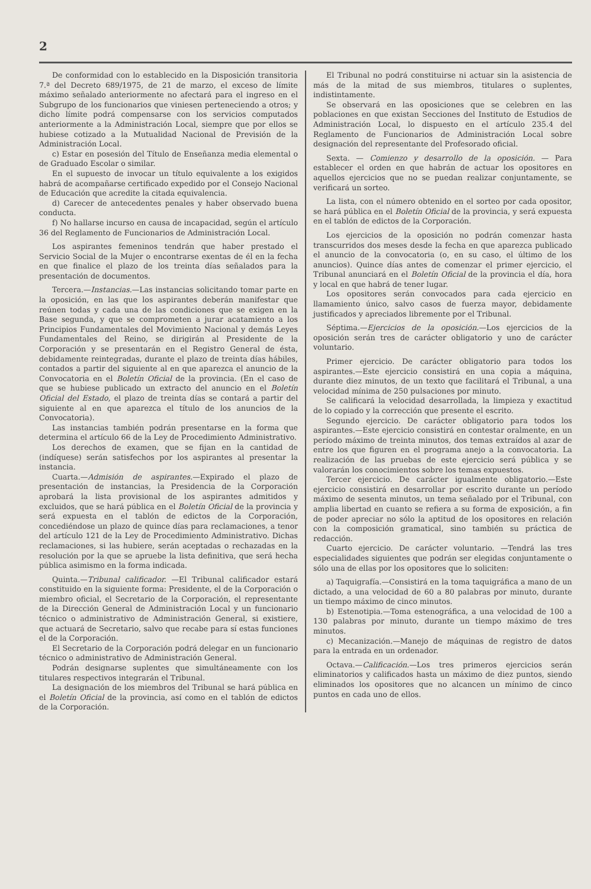2
De conformidad con lo establecido en la Disposición transitoria 7.ª del Decreto 689/1975, de 21 de marzo, el exceso de límite máximo señalado anteriormente no afectará para el ingreso en el Subgrupo de los funcionarios que viniesen perteneciendo a otros; y dicho límite podrá compensarse con los servicios computados anteriormente a la Administración Local, siempre que por ellos se hubiese cotizado a la Mutualidad Nacional de Previsión de la Administración Local.
c) Estar en posesión del Título de Enseñanza media elemental o de Graduado Escolar o similar.
En el supuesto de invocar un título equivalente a los exigidos habrá de acompañarse certificado expedido por el Consejo Nacional de Educación que acredite la citada equivalencia.
d) Carecer de antecedentes penales y haber observado buena conducta.
f) No hallarse incurso en causa de incapacidad, según el artículo 36 del Reglamento de Funcionarios de Administración Local.
Los aspirantes femeninos tendrán que haber prestado el Servicio Social de la Mujer o encontrarse exentas de él en la fecha en que finalice el plazo de los treinta días señalados para la presentación de documentos.
Tercera.—Instancias.—Las instancias solicitando tomar parte en la oposición, en las que los aspirantes deberán manifestar que reúnen todas y cada una de las condiciones que se exigen en la Base segunda, y que se comprometen a jurar acatamiento a los Principios Fundamentales del Movimiento Nacional y demás Leyes Fundamentales del Reino, se dirigirán al Presidente de la Corporación y se presentarán en el Registro General de ésta, debidamente reintegradas, durante el plazo de treinta días hábiles, contados a partir del siguiente al en que aparezca el anuncio de la Convocatoria en el Boletín Oficial de la provincia. (En el caso de que se hubiese publicado un extracto del anuncio en el Boletín Oficial del Estado, el plazo de treinta días se contará a partir del siguiente al en que aparezca el título de los anuncios de la Convocatoria).
Las instancias también podrán presentarse en la forma que determina el artículo 66 de la Ley de Procedimiento Administrativo.
Los derechos de examen, que se fijan en la cantidad de (indíquese) serán satisfechos por los aspirantes al presentar la instancia.
Cuarta.—Admisión de aspirantes.—Expirado el plazo de presentación de instancias, la Presidencia de la Corporación aprobará la lista provisional de los aspirantes admitidos y excluidos, que se hará pública en el Boletín Oficial de la provincia y será expuesta en el tablón de edictos de la Corporación, concediéndose un plazo de quince días para reclamaciones, a tenor del artículo 121 de la Ley de Procedimiento Administrativo. Dichas reclamaciones, si las hubiere, serán aceptadas o rechazadas en la resolución por la que se apruebe la lista definitiva, que será hecha pública asimismo en la forma indicada.
Quinta.—Tribunal calificador. —El Tribunal calificador estará constituido en la siguiente forma: Presidente, el de la Corporación o miembro oficial, el Secretario de la Corporación, el representante de la Dirección General de Administración Local y un funcionario técnico o administrativo de Administración General, si existiere, que actuará de Secretario, salvo que recabe para sí estas funciones el de la Corporación.
El Secretario de la Corporación podrá delegar en un funcionario técnico o administrativo de Administración General.
Podrán designarse suplentes que simultáneamente con los titulares respectivos integrarán el Tribunal.
La designación de los miembros del Tribunal se hará pública en el Boletín Oficial de la provincia, así como en el tablón de edictos de la Corporación.
El Tribunal no podrá constituirse ni actuar sin la asistencia de más de la mitad de sus miembros, titulares o suplentes, indistintamente.
Se observará en las oposiciones que se celebren en las poblaciones en que existan Secciones del Instituto de Estudios de Administración Local, lo dispuesto en el artículo 235.4 del Reglamento de Funcionarios de Administración Local sobre designación del representante del Profesorado oficial.
Sexta. — Comienzo y desarrollo de la oposición. — Para establecer el orden en que habrán de actuar los opositores en aquellos ejercicios que no se puedan realizar conjuntamente, se verificará un sorteo.
La lista, con el número obtenido en el sorteo por cada opositor, se hará pública en el Boletín Oficial de la provincia, y será expuesta en el tablón de edictos de la Corporación.
Los ejercicios de la oposición no podrán comenzar hasta transcurridos dos meses desde la fecha en que aparezca publicado el anuncio de la convocatoria (o, en su caso, el último de los anuncios). Quince días antes de comenzar el primer ejercicio, el Tribunal anunciará en el Boletín Oficial de la provincia el día, hora y local en que habrá de tener lugar.
Los opositores serán convocados para cada ejercicio en llamamiento único, salvo casos de fuerza mayor, debidamente justificados y apreciados libremente por el Tribunal.
Séptima.—Ejercicios de la oposición.—Los ejercicios de la oposición serán tres de carácter obligatorio y uno de carácter voluntario.
Primer ejercicio. De carácter obligatorio para todos los aspirantes.—Este ejercicio consistirá en una copia a máquina, durante diez minutos, de un texto que facilitará el Tribunal, a una velocidad mínima de 250 pulsaciones por minuto.
Se calificará la velocidad desarrollada, la limpieza y exactitud de lo copiado y la corrección que presente el escrito.
Segundo ejercicio. De carácter obligatorio para todos los aspirantes.—Este ejercicio consistirá en contestar oralmente, en un período máximo de treinta minutos, dos temas extraídos al azar de entre los que figuren en el programa anejo a la convocatoria. La realización de las pruebas de este ejercicio será pública y se valorarán los conocimientos sobre los temas expuestos.
Tercer ejercicio. De carácter igualmente obligatorio.—Este ejercicio consistirá en desarrollar por escrito durante un período máximo de sesenta minutos, un tema señalado por el Tribunal, con amplia libertad en cuanto se refiera a su forma de exposición, a fin de poder apreciar no sólo la aptitud de los opositores en relación con la composición gramatical, sino también su práctica de redacción.
Cuarto ejercicio. De carácter voluntario. —Tendrá las tres especialidades siguientes que podrán ser elegidas conjuntamente o sólo una de ellas por los opositores que lo soliciten:
a) Taquigrafía.—Consistirá en la toma taquigráfica a mano de un dictado, a una velocidad de 60 a 80 palabras por minuto, durante un tiempo máximo de cinco minutos.
b) Estenotipia.—Toma estenográfica, a una velocidad de 100 a 130 palabras por minuto, durante un tiempo máximo de tres minutos.
c) Mecanización.—Manejo de máquinas de registro de datos para la entrada en un ordenador.
Octava.—Calificación.—Los tres primeros ejercicios serán eliminatorios y calificados hasta un máximo de diez puntos, siendo eliminados los opositores que no alcancen un mínimo de cinco puntos en cada uno de ellos.